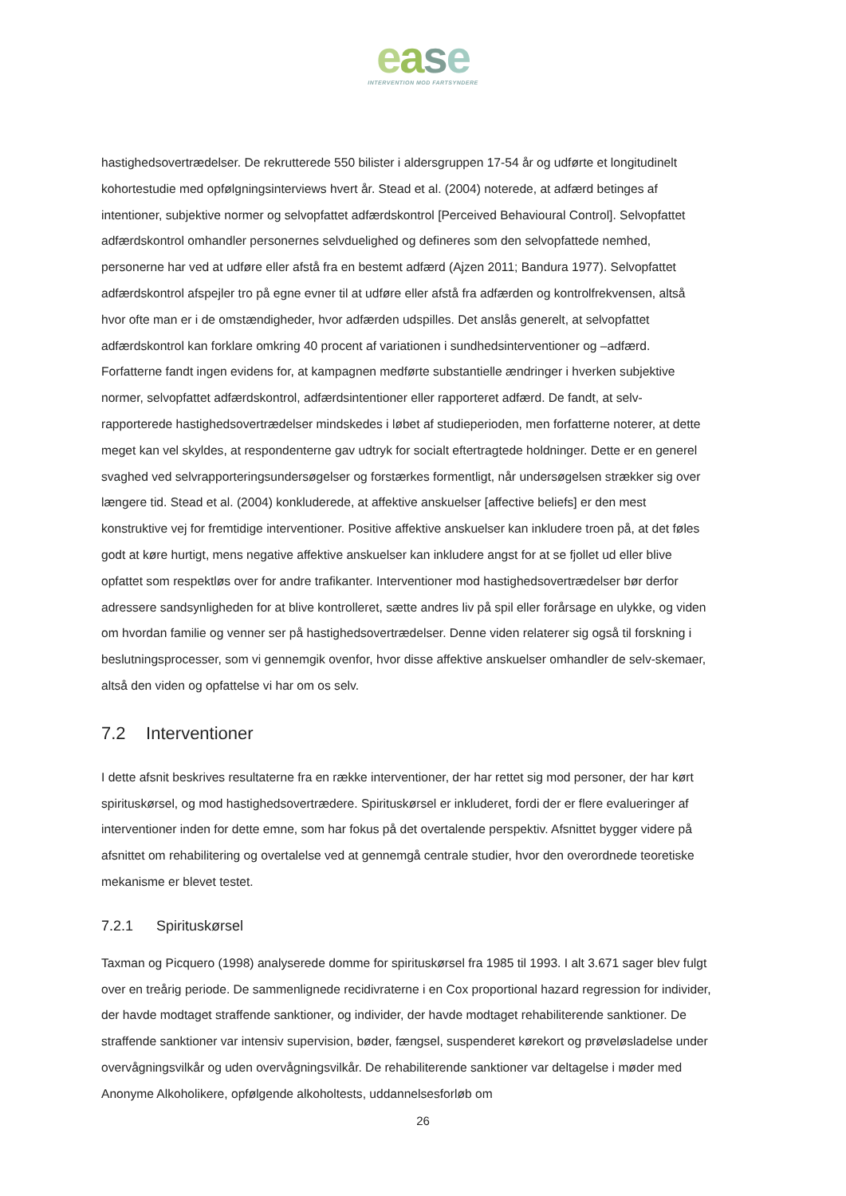ease
INTERVENTION MOD FARTSYNDERE
hastighedsovertrædelser. De rekrutterede 550 bilister i aldersgruppen 17-54 år og udførte et longitudinelt kohortestudie med opfølgningsinterviews hvert år. Stead et al. (2004) noterede, at adfærd betinges af intentioner, subjektive normer og selvopfattet adfærdskontrol [Perceived Behavioural Control]. Selvopfattet adfærdskontrol omhandler personernes selvduelighed og defineres som den selvopfattede nemhed, personerne har ved at udføre eller afstå fra en bestemt adfærd (Ajzen 2011; Bandura 1977). Selvopfattet adfærdskontrol afspejler tro på egne evner til at udføre eller afstå fra adfærden og kontrolfrekvensen, altså hvor ofte man er i de omstændigheder, hvor adfærden udspilles. Det anslås generelt, at selvopfattet adfærdskontrol kan forklare omkring 40 procent af variationen i sundhedsinterventioner og –adfærd. Forfatterne fandt ingen evidens for, at kampagnen medførte substantielle ændringer i hverken subjektive normer, selvopfattet adfærdskontrol, adfærdsintentioner eller rapporteret adfærd. De fandt, at selv-rapporterede hastighedsovertrædelser mindskedes i løbet af studieperioden, men forfatterne noterer, at dette meget kan vel skyldes, at respondenterne gav udtryk for socialt eftertragtede holdninger. Dette er en generel svaghed ved selvrapporteringsundersøgelser og forstærkes formentligt, når undersøgelsen strækker sig over længere tid. Stead et al. (2004) konkluderede, at affektive anskuelser [affective beliefs] er den mest konstruktive vej for fremtidige interventioner. Positive affektive anskuelser kan inkludere troen på, at det føles godt at køre hurtigt, mens negative affektive anskuelser kan inkludere angst for at se fjollet ud eller blive opfattet som respektløs over for andre trafikanter. Interventioner mod hastighedsovertrædelser bør derfor adressere sandsynligheden for at blive kontrolleret, sætte andres liv på spil eller forårsage en ulykke, og viden om hvordan familie og venner ser på hastighedsovertrædelser. Denne viden relaterer sig også til forskning i beslutningsprocesser, som vi gennemgik ovenfor, hvor disse affektive anskuelser omhandler de selv-skemaer, altså den viden og opfattelse vi har om os selv.
7.2 Interventioner
I dette afsnit beskrives resultaterne fra en række interventioner, der har rettet sig mod personer, der har kørt spirituskørsel, og mod hastighedsovertrædere. Spirituskørsel er inkluderet, fordi der er flere evalueringer af interventioner inden for dette emne, som har fokus på det overtalende perspektiv. Afsnittet bygger videre på afsnittet om rehabilitering og overtalelse ved at gennemgå centrale studier, hvor den overordnede teoretiske mekanisme er blevet testet.
7.2.1 Spirituskørsel
Taxman og Picquero (1998) analyserede domme for spirituskørsel fra 1985 til 1993. I alt 3.671 sager blev fulgt over en treårig periode. De sammenlignede recidivraterne i en Cox proportional hazard regression for individer, der havde modtaget straffende sanktioner, og individer, der havde modtaget rehabiliterende sanktioner. De straffende sanktioner var intensiv supervision, bøder, fængsel, suspenderet kørekort og prøveløsladelse under overvågningsvilkår og uden overvågningsvilkår. De rehabiliterende sanktioner var deltagelse i møder med Anonyme Alkoholikere, opfølgende alkoholtests, uddannelsesforløb om
26